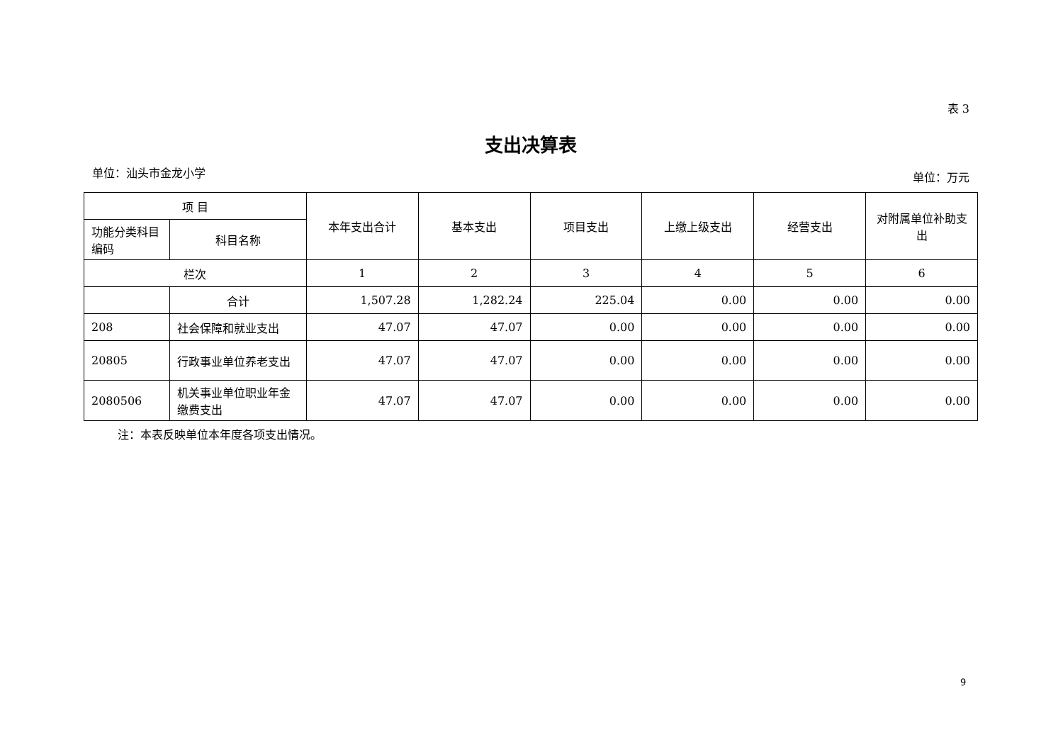表 3
支出决算表
单位：汕头市金龙小学 单位：万元
| 项 目 | | 本年支出合计 | 基本支出 | 项目支出 | 上缴上级支出 | 经营支出 | 对附属单位补助支出 |
| --- | --- | --- | --- | --- | --- | --- | --- |
| 功能分类科目编码 | 科目名称 | | | | | | |
| 栏次 | | 1 | 2 | 3 | 4 | 5 | 6 |
| | 合计 | 1,507.28 | 1,282.24 | 225.04 | 0.00 | 0.00 | 0.00 |
| 208 | 社会保障和就业支出 | 47.07 | 47.07 | 0.00 | 0.00 | 0.00 | 0.00 |
| 20805 | 行政事业单位养老支出 | 47.07 | 47.07 | 0.00 | 0.00 | 0.00 | 0.00 |
| 2080506 | 机关事业单位职业年金缴费支出 | 47.07 | 47.07 | 0.00 | 0.00 | 0.00 | 0.00 |
注：本表反映单位本年度各项支出情况。
9